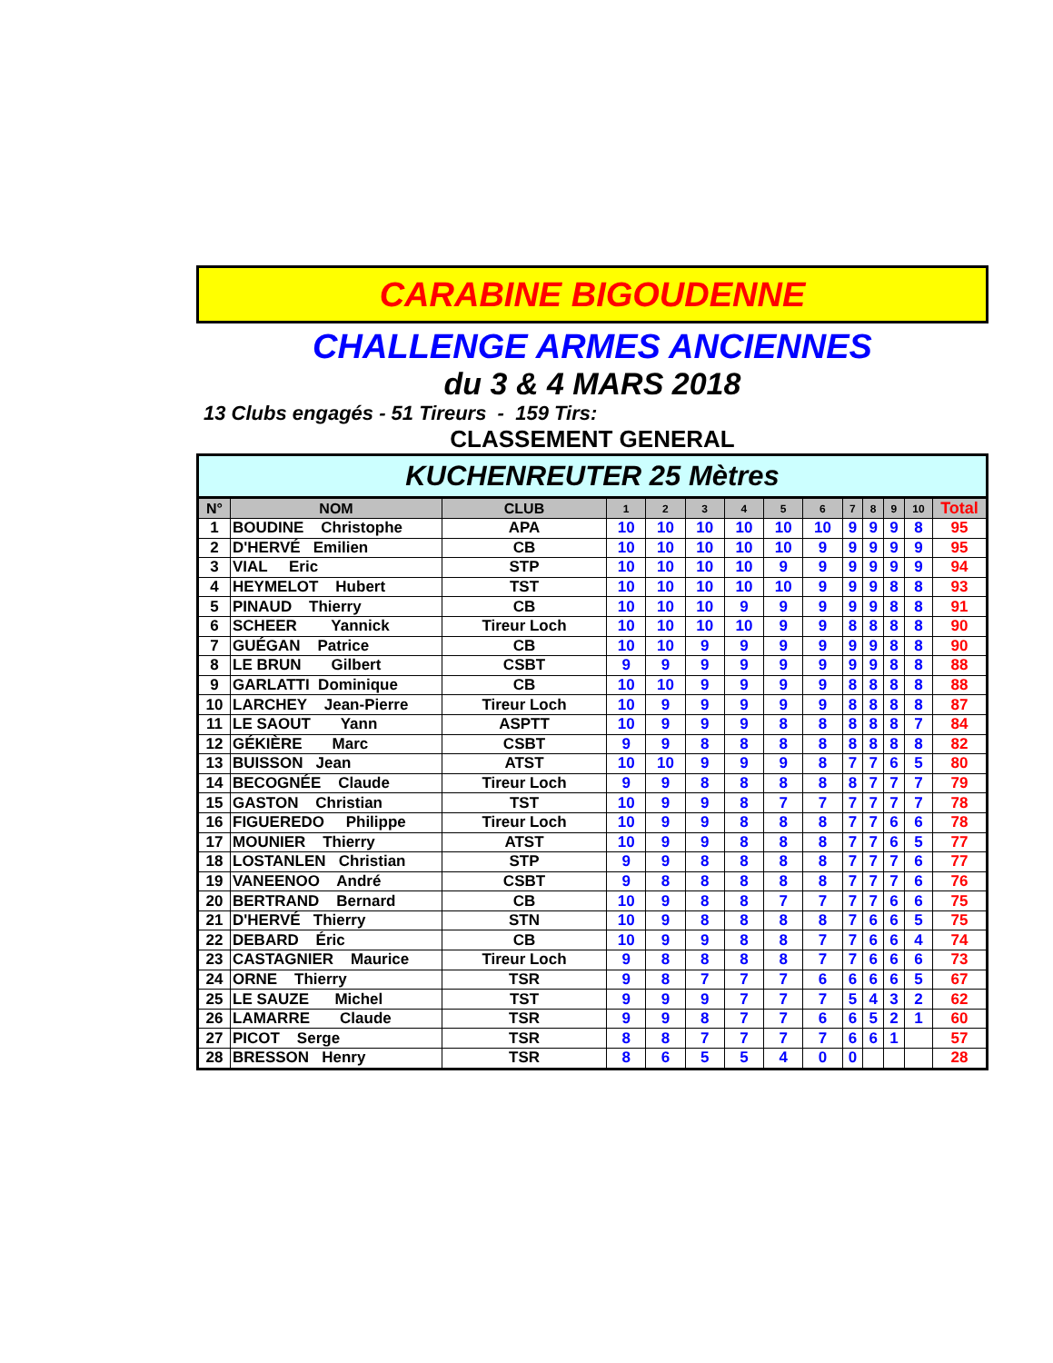CARABINE BIGOUDENNE
CHALLENGE ARMES ANCIENNES
du 3 & 4 MARS 2018
13 Clubs engagés - 51 Tireurs - 159 Tirs:
CLASSEMENT GENERAL
| KUCHENREUTER 25 Mètres | | | | | | | | | | | | | |
| N° | NOM | CLUB | 1 | 2 | 3 | 4 | 5 | 6 | 7 | 8 | 9 | 10 | Total |
| 1 | BOUDINE Christophe | APA | 10 | 10 | 10 | 10 | 10 | 10 | 9 | 9 | 9 | 8 | 95 |
| 2 | D'HERVÉ Emilien | CB | 10 | 10 | 10 | 10 | 10 | 9 | 9 | 9 | 9 | 9 | 95 |
| 3 | VIAL Eric | STP | 10 | 10 | 10 | 10 | 9 | 9 | 9 | 9 | 9 | 9 | 94 |
| 4 | HEYMELOT Hubert | TST | 10 | 10 | 10 | 10 | 10 | 9 | 9 | 9 | 8 | 8 | 93 |
| 5 | PINAUD Thierry | CB | 10 | 10 | 10 | 9 | 9 | 9 | 9 | 9 | 8 | 8 | 91 |
| 6 | SCHEER Yannick | Tireur Loch | 10 | 10 | 10 | 10 | 9 | 9 | 8 | 8 | 8 | 8 | 90 |
| 7 | GUÉGAN Patrice | CB | 10 | 10 | 9 | 9 | 9 | 9 | 9 | 9 | 8 | 8 | 90 |
| 8 | LE BRUN Gilbert | CSBT | 9 | 9 | 9 | 9 | 9 | 9 | 9 | 9 | 8 | 8 | 88 |
| 9 | GARLATTI Dominique | CB | 10 | 10 | 9 | 9 | 9 | 9 | 8 | 8 | 8 | 8 | 88 |
| 10 | LARCHEY Jean-Pierre | Tireur Loch | 10 | 9 | 9 | 9 | 9 | 9 | 8 | 8 | 8 | 8 | 87 |
| 11 | LE SAOUT Yann | ASPTT | 10 | 9 | 9 | 9 | 8 | 8 | 8 | 8 | 8 | 7 | 84 |
| 12 | GÉKIÈRE Marc | CSBT | 9 | 9 | 8 | 8 | 8 | 8 | 8 | 8 | 8 | 8 | 82 |
| 13 | BUISSON Jean | ATST | 10 | 10 | 9 | 9 | 9 | 8 | 7 | 7 | 6 | 5 | 80 |
| 14 | BECOGNÉE Claude | Tireur Loch | 9 | 9 | 8 | 8 | 8 | 8 | 8 | 7 | 7 | 7 | 79 |
| 15 | GASTON Christian | TST | 10 | 9 | 9 | 8 | 7 | 7 | 7 | 7 | 7 | 7 | 78 |
| 16 | FIGUEREDO Philippe | Tireur Loch | 10 | 9 | 9 | 8 | 8 | 8 | 7 | 7 | 6 | 6 | 78 |
| 17 | MOUNIER Thierry | ATST | 10 | 9 | 9 | 8 | 8 | 8 | 7 | 7 | 6 | 5 | 77 |
| 18 | LOSTANLEN Christian | STP | 9 | 9 | 8 | 8 | 8 | 8 | 7 | 7 | 7 | 6 | 77 |
| 19 | VANEENOO André | CSBT | 9 | 8 | 8 | 8 | 8 | 8 | 7 | 7 | 7 | 6 | 76 |
| 20 | BERTRAND Bernard | CB | 10 | 9 | 8 | 8 | 7 | 7 | 7 | 7 | 6 | 6 | 75 |
| 21 | D'HERVÉ Thierry | STN | 10 | 9 | 8 | 8 | 8 | 8 | 7 | 6 | 6 | 5 | 75 |
| 22 | DEBARD Éric | CB | 10 | 9 | 9 | 8 | 8 | 7 | 7 | 6 | 6 | 4 | 74 |
| 23 | CASTAGNIER Maurice | Tireur Loch | 9 | 8 | 8 | 8 | 8 | 7 | 7 | 6 | 6 | 6 | 73 |
| 24 | ORNE Thierry | TSR | 9 | 8 | 7 | 7 | 7 | 6 | 6 | 6 | 6 | 5 | 67 |
| 25 | LE SAUZE Michel | TST | 9 | 9 | 9 | 7 | 7 | 7 | 5 | 4 | 3 | 2 | 62 |
| 26 | LAMARRE Claude | TSR | 9 | 9 | 8 | 7 | 7 | 6 | 6 | 5 | 2 | 1 | 60 |
| 27 | PICOT Serge | TSR | 8 | 8 | 7 | 7 | 7 | 7 | 6 | 6 | 1 | | 57 |
| 28 | BRESSON Henry | TSR | 8 | 6 | 5 | 5 | 4 | 0 | 0 | | | | 28 |